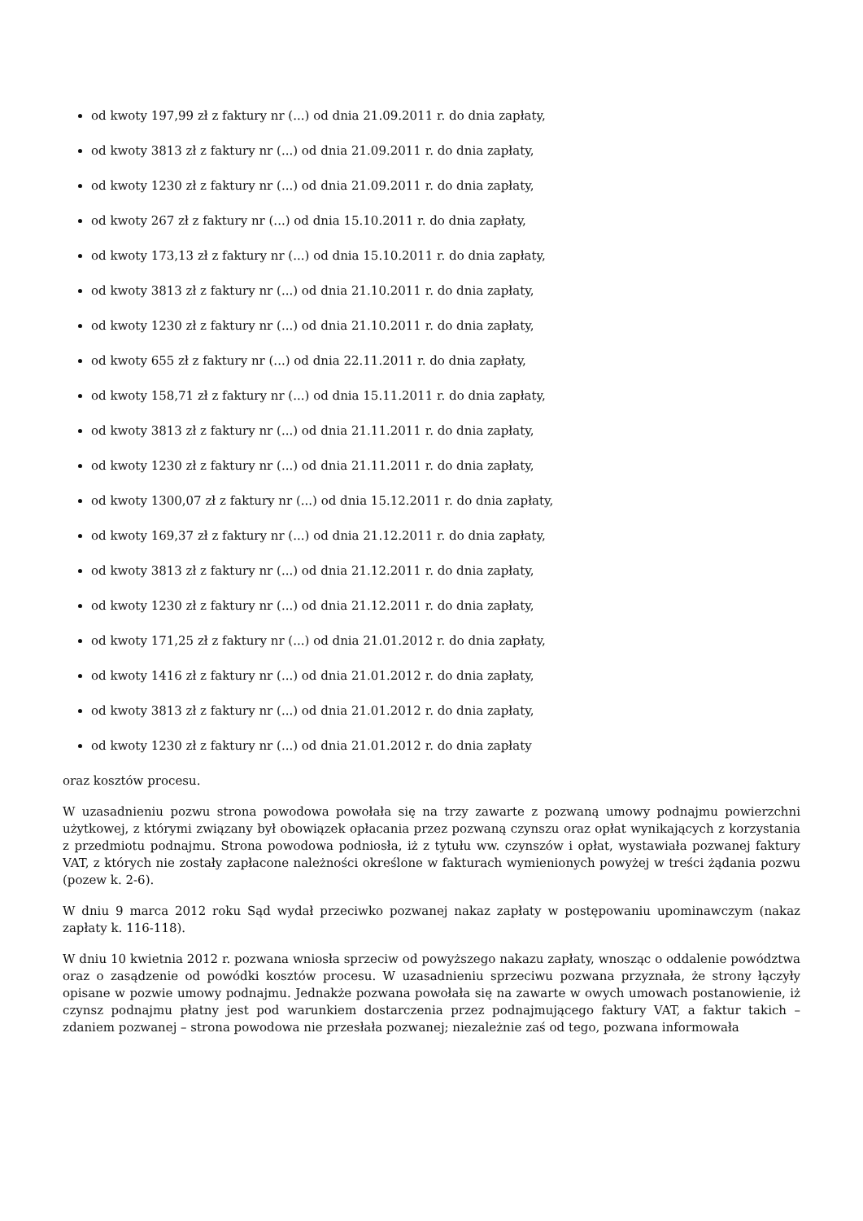od kwoty 197,99 zł z faktury nr (...) od dnia 21.09.2011 r. do dnia zapłaty,
od kwoty 3813 zł z faktury nr (...) od dnia 21.09.2011 r. do dnia zapłaty,
od kwoty 1230 zł z faktury nr (...) od dnia 21.09.2011 r. do dnia zapłaty,
od kwoty 267 zł z faktury nr (...) od dnia 15.10.2011 r. do dnia zapłaty,
od kwoty 173,13 zł z faktury nr (...) od dnia 15.10.2011 r. do dnia zapłaty,
od kwoty 3813 zł z faktury nr (...) od dnia 21.10.2011 r. do dnia zapłaty,
od kwoty 1230 zł z faktury nr (...) od dnia 21.10.2011 r. do dnia zapłaty,
od kwoty 655 zł z faktury nr (...) od dnia 22.11.2011 r. do dnia zapłaty,
od kwoty 158,71 zł z faktury nr (...) od dnia 15.11.2011 r. do dnia zapłaty,
od kwoty 3813 zł z faktury nr (...) od dnia 21.11.2011 r. do dnia zapłaty,
od kwoty 1230 zł z faktury nr (...) od dnia 21.11.2011 r. do dnia zapłaty,
od kwoty 1300,07 zł z faktury nr (...) od dnia 15.12.2011 r. do dnia zapłaty,
od kwoty 169,37 zł z faktury nr (...) od dnia 21.12.2011 r. do dnia zapłaty,
od kwoty 3813 zł z faktury nr (...) od dnia 21.12.2011 r. do dnia zapłaty,
od kwoty 1230 zł z faktury nr (...) od dnia 21.12.2011 r. do dnia zapłaty,
od kwoty 171,25 zł z faktury nr (...) od dnia 21.01.2012 r. do dnia zapłaty,
od kwoty 1416 zł z faktury nr (...) od dnia 21.01.2012 r. do dnia zapłaty,
od kwoty 3813 zł z faktury nr (...) od dnia 21.01.2012 r. do dnia zapłaty,
od kwoty 1230 zł z faktury nr (...) od dnia 21.01.2012 r. do dnia zapłaty
oraz kosztów procesu.
W uzasadnieniu pozwu strona powodowa powołała się na trzy zawarte z pozwaną umowy podnajmu powierzchni użytkowej, z którymi związany był obowiązek opłacania przez pozwaną czynszu oraz opłat wynikających z korzystania z przedmiotu podnajmu. Strona powodowa podniosła, iż z tytułu ww. czynszów i opłat, wystawiała pozwanej faktury VAT, z których nie zostały zapłacone należności określone w fakturach wymienionych powyżej w treści żądania pozwu (pozew k. 2-6).
W dniu 9 marca 2012 roku Sąd wydał przeciwko pozwanej nakaz zapłaty w postępowaniu upominawczym (nakaz zapłaty k. 116-118).
W dniu 10 kwietnia 2012 r. pozwana wniosła sprzeciw od powyższego nakazu zapłaty, wnosząc o oddalenie powództwa oraz o zasądzenie od powódki kosztów procesu. W uzasadnieniu sprzeciwu pozwana przyznała, że strony łączyły opisane w pozwie umowy podnajmu. Jednakże pozwana powołała się na zawarte w owych umowach postanowienie, iż czynsz podnajmu płatny jest pod warunkiem dostarczenia przez podnajmującego faktury VAT, a faktur takich – zdaniem pozwanej – strona powodowa nie przesłała pozwanej; niezależnie zaś od tego, pozwana informowała